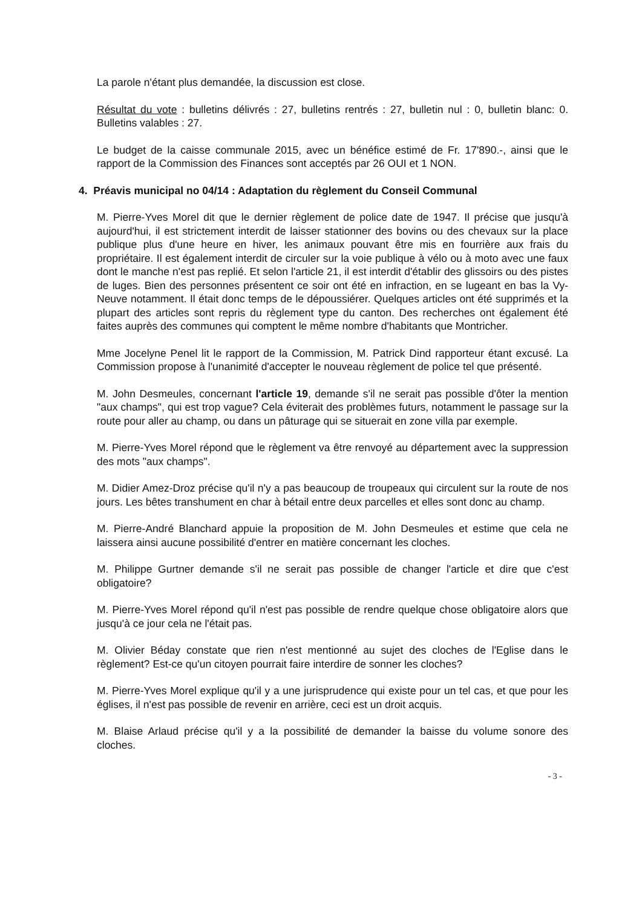La parole n'étant plus demandée, la discussion est close.
Résultat du vote : bulletins délivrés : 27, bulletins rentrés : 27, bulletin nul : 0, bulletin blanc: 0. Bulletins valables : 27.
Le budget de la caisse communale 2015, avec un bénéfice estimé de Fr. 17'890.-, ainsi que le rapport de la Commission des Finances sont acceptés par 26 OUI et 1 NON.
4. Préavis municipal no 04/14 : Adaptation du règlement du Conseil Communal
M. Pierre-Yves Morel dit que le dernier règlement de police date de 1947. Il précise que jusqu'à aujourd'hui, il est strictement interdit de laisser stationner des bovins ou des chevaux sur la place publique plus d'une heure en hiver, les animaux pouvant être mis en fourrière aux frais du propriétaire. Il est également interdit de circuler sur la voie publique à vélo ou à moto avec une faux dont le manche n'est pas replié. Et selon l'article 21, il est interdit d'établir des glissoirs ou des pistes de luges. Bien des personnes présentent ce soir ont été en infraction, en se lugeant en bas la Vy-Neuve notamment. Il était donc temps de le dépoussiérer. Quelques articles ont été supprimés et la plupart des articles sont repris du règlement type du canton. Des recherches ont également été faites auprès des communes qui comptent le même nombre d'habitants que Montricher.
Mme Jocelyne Penel lit le rapport de la Commission, M. Patrick Dind rapporteur étant excusé. La Commission propose à l'unanimité d'accepter le nouveau règlement de police tel que présenté.
M. John Desmeules, concernant l'article 19, demande s'il ne serait pas possible d'ôter la mention "aux champs", qui est trop vague? Cela éviterait des problèmes futurs, notamment le passage sur la route pour aller au champ, ou dans un pâturage qui se situerait en zone villa par exemple.
M. Pierre-Yves Morel répond que le règlement va être renvoyé au département avec la suppression des mots "aux champs".
M. Didier Amez-Droz précise qu'il n'y a pas beaucoup de troupeaux qui circulent sur la route de nos jours. Les bêtes transhument en char à bétail entre deux parcelles et elles sont donc au champ.
M. Pierre-André Blanchard appuie la proposition de M. John Desmeules et estime que cela ne laissera ainsi aucune possibilité d'entrer en matière concernant les cloches.
M. Philippe Gurtner demande s'il ne serait pas possible de changer l'article et dire que c'est obligatoire?
M. Pierre-Yves Morel répond qu'il n'est pas possible de rendre quelque chose obligatoire alors que jusqu'à ce jour cela ne l'était pas.
M. Olivier Béday constate que rien n'est mentionné au sujet des cloches de l'Eglise dans le règlement? Est-ce qu'un citoyen pourrait faire interdire de sonner les cloches?
M. Pierre-Yves Morel explique qu'il y a une jurisprudence qui existe pour un tel cas, et que pour les églises, il n'est pas possible de revenir en arrière, ceci est un droit acquis.
M. Blaise Arlaud précise qu'il y a la possibilité de demander la baisse du volume sonore des cloches.
- 3 -